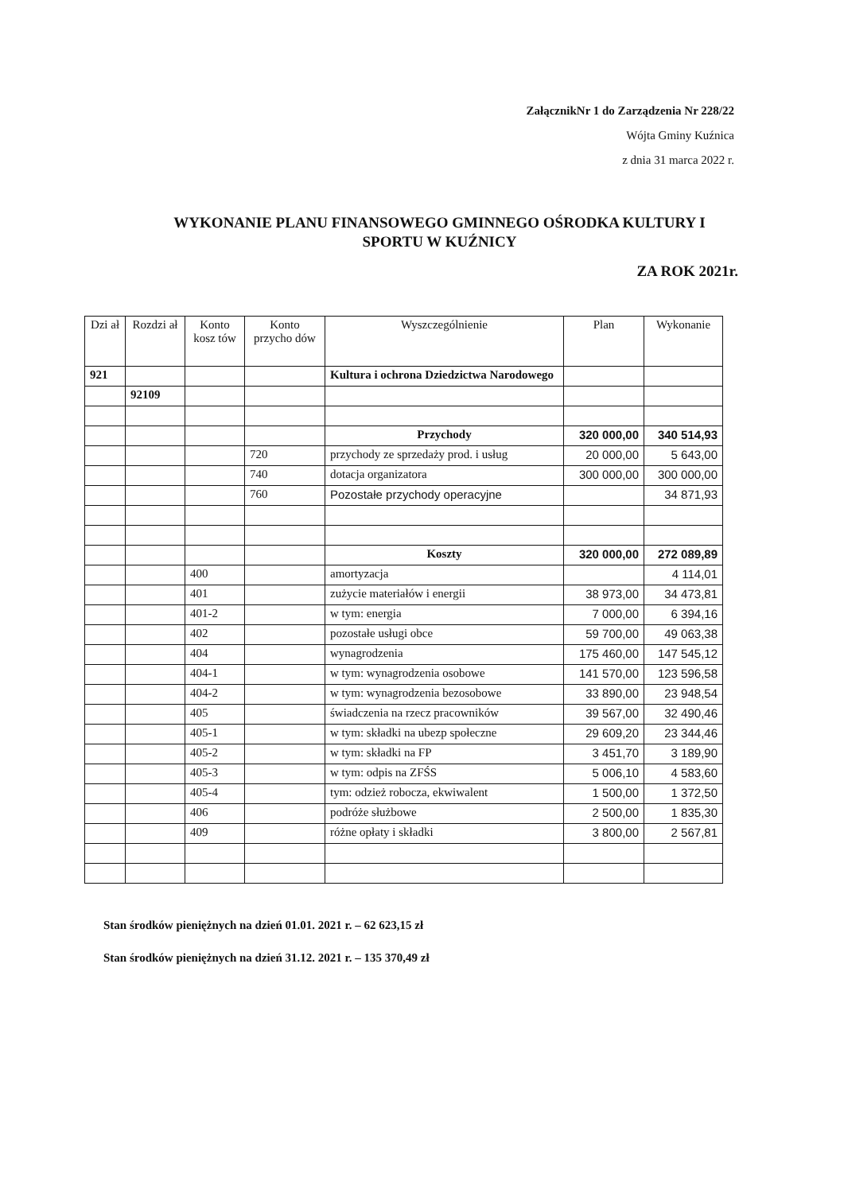ZałącznikNr 1 do Zarządzenia Nr 228/22
Wójta Gminy Kuźnica
z dnia 31 marca 2022 r.
WYKONANIE PLANU FINANSOWEGO GMINNEGO OŚRODKA KULTURY I SPORTU W KUŹNICY
ZA ROK 2021r.
| Dzi ał | Rozdzi ał | Konto kosz tów | Konto przycho dów | Wyszczególnienie | Plan | Wykonanie |
| --- | --- | --- | --- | --- | --- | --- |
| 921 | | | | Kultura i ochrona Dziedzictwa Narodowego | | |
| | 92109 | | | | | |
| | | | | Przychody | 320 000,00 | 340 514,93 |
| | | | 720 | przychody ze sprzedaży prod. i usług | 20 000,00 | 5 643,00 |
| | | | 740 | dotacja organizatora | 300 000,00 | 300 000,00 |
| | | | 760 | Pozostałe przychody operacyjne | | 34 871,93 |
| | | | | Koszty | 320 000,00 | 272 089,89 |
| | | 400 | | amortyzacja | | 4 114,01 |
| | | 401 | | zużycie materiałów i energii | 38 973,00 | 34 473,81 |
| | | 401-2 | | w tym: energia | 7 000,00 | 6 394,16 |
| | | 402 | | pozostałe usługi obce | 59 700,00 | 49 063,38 |
| | | 404 | | wynagrodzenia | 175 460,00 | 147 545,12 |
| | | 404-1 | | w tym: wynagrodzenia osobowe | 141 570,00 | 123 596,58 |
| | | 404-2 | | w tym: wynagrodzenia bezosobowe | 33 890,00 | 23 948,54 |
| | | 405 | | świadczenia na rzecz pracowników | 39 567,00 | 32 490,46 |
| | | 405-1 | | w tym: składki na ubezp społeczne | 29 609,20 | 23 344,46 |
| | | 405-2 | | w tym: składki na FP | 3 451,70 | 3 189,90 |
| | | 405-3 | | w tym: odpis na ZFŚS | 5 006,10 | 4 583,60 |
| | | 405-4 | | tym: odzież robocza, ekwiwalent | 1 500,00 | 1 372,50 |
| | | 406 | | podróże służbowe | 2 500,00 | 1 835,30 |
| | | 409 | | różne opłaty i składki | 3 800,00 | 2 567,81 |
Stan środków pieniężnych na dzień 01.01. 2021 r. – 62 623,15 zł
Stan środków pieniężnych na dzień 31.12. 2021 r. – 135 370,49 zł